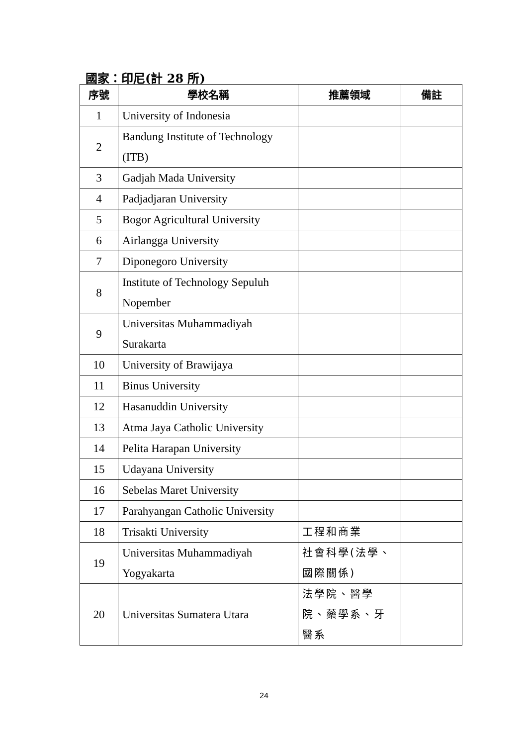國家：印尼(計 28 所)
| 序號 | 學校名稱 | 推薦領域 | 備註 |
| --- | --- | --- | --- |
| 1 | University of Indonesia | | |
| 2 | Bandung Institute of Technology (ITB) | | |
| 3 | Gadjah Mada University | | |
| 4 | Padjadjaran University | | |
| 5 | Bogor Agricultural University | | |
| 6 | Airlangga University | | |
| 7 | Diponegoro University | | |
| 8 | Institute of Technology Sepuluh Nopember | | |
| 9 | Universitas Muhammadiyah Surakarta | | |
| 10 | University of Brawijaya | | |
| 11 | Binus University | | |
| 12 | Hasanuddin University | | |
| 13 | Atma Jaya Catholic University | | |
| 14 | Pelita Harapan University | | |
| 15 | Udayana University | | |
| 16 | Sebelas Maret University | | |
| 17 | Parahyangan Catholic University | | |
| 18 | Trisakti University | 工程和商業 | |
| 19 | Universitas Muhammadiyah Yogyakarta | 社會科學(法學、 國際關係) | |
| 20 | Universitas Sumatera Utara | 法學院、醫學 院、藥學系、牙 醫系 | |
24